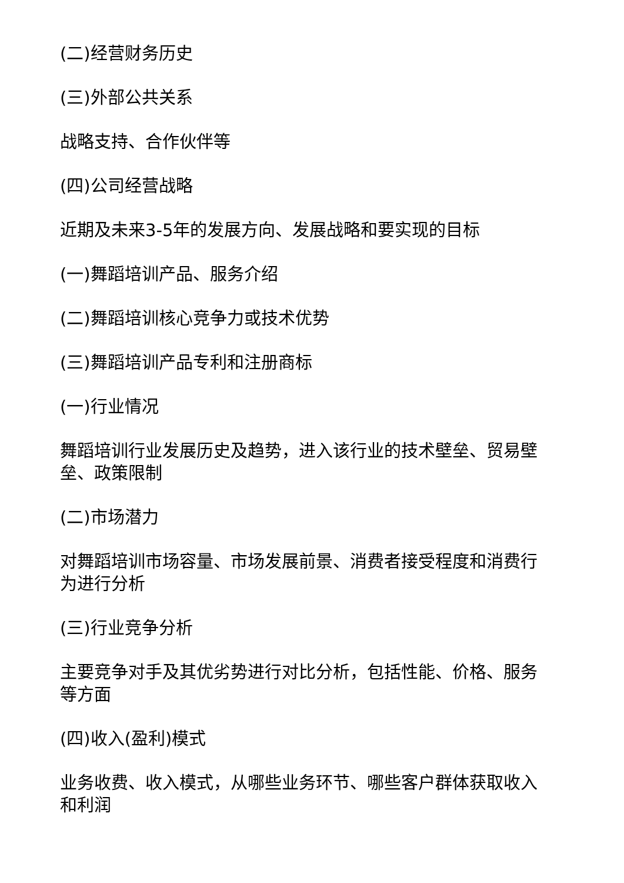(二)经营财务历史
(三)外部公共关系
战略支持、合作伙伴等
(四)公司经营战略
近期及未来3-5年的发展方向、发展战略和要实现的目标
(一)舞蹈培训产品、服务介绍
(二)舞蹈培训核心竞争力或技术优势
(三)舞蹈培训产品专利和注册商标
(一)行业情况
舞蹈培训行业发展历史及趋势，进入该行业的技术壁垒、贸易壁垒、政策限制
(二)市场潜力
对舞蹈培训市场容量、市场发展前景、消费者接受程度和消费行为进行分析
(三)行业竞争分析
主要竞争对手及其优劣势进行对比分析，包括性能、价格、服务等方面
(四)收入(盈利)模式
业务收费、收入模式，从哪些业务环节、哪些客户群体获取收入和利润